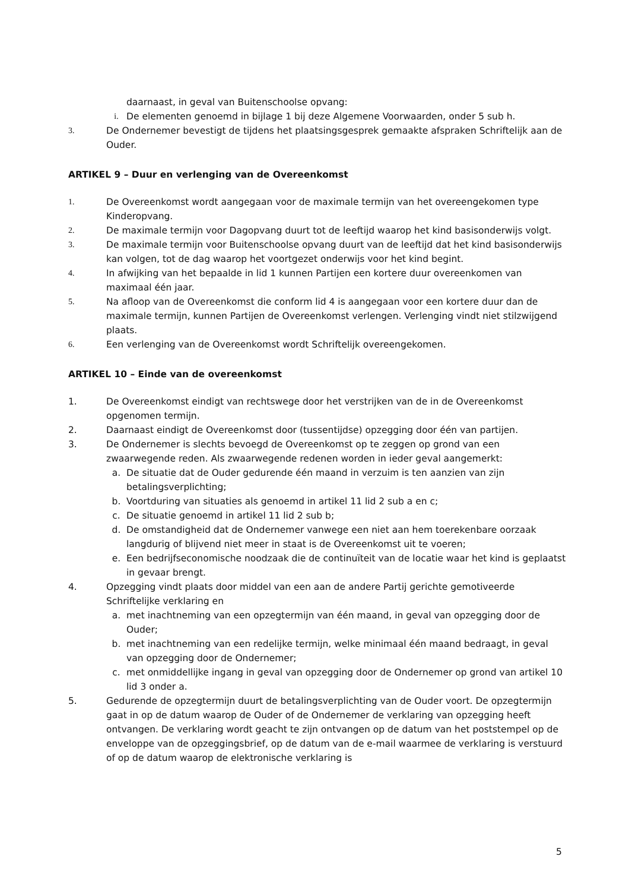daarnaast, in geval van Buitenschoolse opvang:
i. De elementen genoemd in bijlage 1 bij deze Algemene Voorwaarden, onder 5 sub h.
3. De Ondernemer bevestigt de tijdens het plaatsingsgesprek gemaakte afspraken Schriftelijk aan de Ouder.
ARTIKEL 9 – Duur en verlenging van de Overeenkomst
1. De Overeenkomst wordt aangegaan voor de maximale termijn van het overeengekomen type Kinderopvang.
2. De maximale termijn voor Dagopvang duurt tot de leeftijd waarop het kind basisonderwijs volgt.
3. De maximale termijn voor Buitenschoolse opvang duurt van de leeftijd dat het kind basisonderwijs kan volgen, tot de dag waarop het voortgezet onderwijs voor het kind begint.
4. In afwijking van het bepaalde in lid 1 kunnen Partijen een kortere duur overeenkomen van maximaal één jaar.
5. Na afloop van de Overeenkomst die conform lid 4 is aangegaan voor een kortere duur dan de maximale termijn, kunnen Partijen de Overeenkomst verlengen. Verlenging vindt niet stilzwijgend plaats.
6. Een verlenging van de Overeenkomst wordt Schriftelijk overeengekomen.
ARTIKEL 10 – Einde van de overeenkomst
1. De Overeenkomst eindigt van rechtswege door het verstrijken van de in de Overeenkomst opgenomen termijn.
2. Daarnaast eindigt de Overeenkomst door (tussentijdse) opzegging door één van partijen.
3. De Ondernemer is slechts bevoegd de Overeenkomst op te zeggen op grond van een zwaarwegende reden. Als zwaarwegende redenen worden in ieder geval aangemerkt:
a. De situatie dat de Ouder gedurende één maand in verzuim is ten aanzien van zijn betalingsverplichting;
b. Voortduring van situaties als genoemd in artikel 11 lid 2 sub a en c;
c. De situatie genoemd in artikel 11 lid 2 sub b;
d. De omstandigheid dat de Ondernemer vanwege een niet aan hem toerekenbare oorzaak langdurig of blijvend niet meer in staat is de Overeenkomst uit te voeren;
e. Een bedrijfseconomische noodzaak die de continuïteit van de locatie waar het kind is geplaatst in gevaar brengt.
4. Opzegging vindt plaats door middel van een aan de andere Partij gerichte gemotiveerde Schriftelijke verklaring en
a. met inachtneming van een opzegtermijn van één maand, in geval van opzegging door de Ouder;
b. met inachtneming van een redelijke termijn, welke minimaal één maand bedraagt, in geval van opzegging door de Ondernemer;
c. met onmiddellijke ingang in geval van opzegging door de Ondernemer op grond van artikel 10 lid 3 onder a.
5. Gedurende de opzegtermijn duurt de betalingsverplichting van de Ouder voort. De opzegtermijn gaat in op de datum waarop de Ouder of de Ondernemer de verklaring van opzegging heeft ontvangen. De verklaring wordt geacht te zijn ontvangen op de datum van het poststempel op de enveloppe van de opzeggingsbrief, op de datum van de e-mail waarmee de verklaring is verstuurd of op de datum waarop de elektronische verklaring is
5